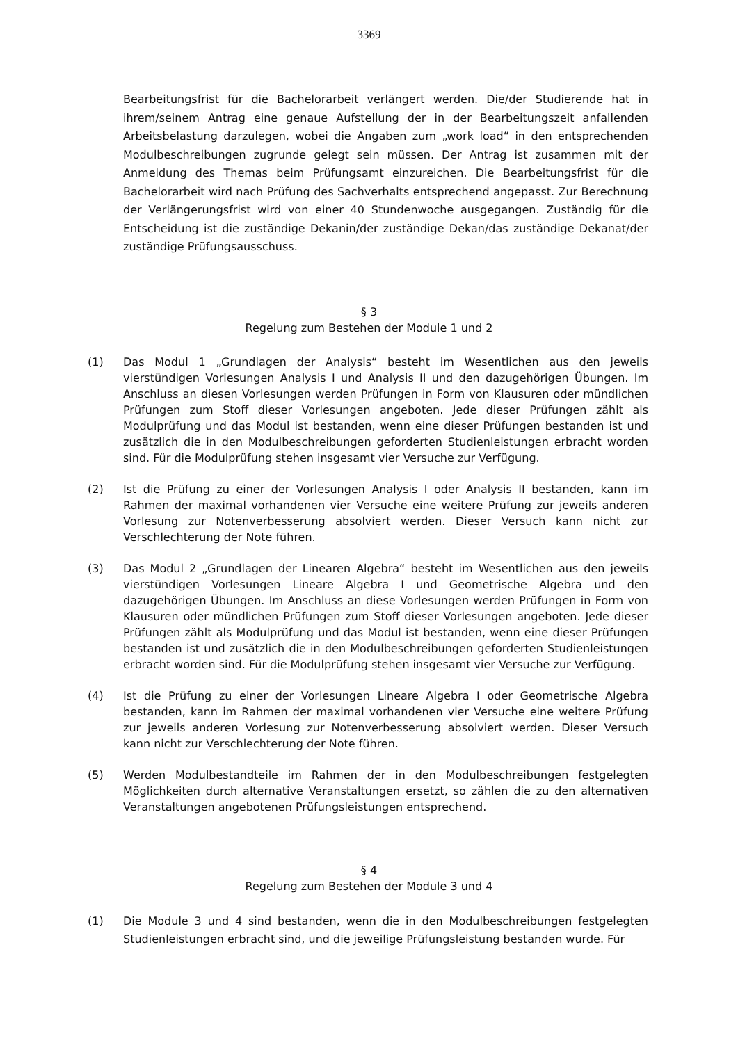3369
Bearbeitungsfrist für die Bachelorarbeit verlängert werden. Die/der Studierende hat in ihrem/seinem Antrag eine genaue Aufstellung der in der Bearbeitungszeit anfallenden Arbeitsbelastung darzulegen, wobei die Angaben zum „work load“ in den entsprechenden Modulbeschreibungen zugrunde gelegt sein müssen. Der Antrag ist zusammen mit der Anmeldung des Themas beim Prüfungsamt einzureichen. Die Bearbeitungsfrist für die Bachelorarbeit wird nach Prüfung des Sachverhalts entsprechend angepasst. Zur Berechnung der Verlängerungsfrist wird von einer 40 Stundenwoche ausgegangen. Zuständig für die Entscheidung ist die zuständige Dekanin/der zuständige Dekan/das zuständige Dekanat/der zuständige Prüfungsausschuss.
§ 3
Regelung zum Bestehen der Module 1 und 2
(1) Das Modul 1 „Grundlagen der Analysis“ besteht im Wesentlichen aus den jeweils vierstündigen Vorlesungen Analysis I und Analysis II und den dazugehörigen Übungen. Im Anschluss an diesen Vorlesungen werden Prüfungen in Form von Klausuren oder mündlichen Prüfungen zum Stoff dieser Vorlesungen angeboten. Jede dieser Prüfungen zählt als Modulprüfung und das Modul ist bestanden, wenn eine dieser Prüfungen bestanden ist und zusätzlich die in den Modulbeschreibungen geforderten Studienleistungen erbracht worden sind. Für die Modulprüfung stehen insgesamt vier Versuche zur Verfügung.
(2) Ist die Prüfung zu einer der Vorlesungen Analysis I oder Analysis II bestanden, kann im Rahmen der maximal vorhandenen vier Versuche eine weitere Prüfung zur jeweils anderen Vorlesung zur Notenverbesserung absolviert werden. Dieser Versuch kann nicht zur Verschlechterung der Note führen.
(3) Das Modul 2 „Grundlagen der Linearen Algebra“ besteht im Wesentlichen aus den jeweils vierstündigen Vorlesungen Lineare Algebra I und Geometrische Algebra und den dazugehörigen Übungen. Im Anschluss an diese Vorlesungen werden Prüfungen in Form von Klausuren oder mündlichen Prüfungen zum Stoff dieser Vorlesungen angeboten. Jede dieser Prüfungen zählt als Modulprüfung und das Modul ist bestanden, wenn eine dieser Prüfungen bestanden ist und zusätzlich die in den Modulbeschreibungen geforderten Studienleistungen erbracht worden sind. Für die Modulprüfung stehen insgesamt vier Versuche zur Verfügung.
(4) Ist die Prüfung zu einer der Vorlesungen Lineare Algebra I oder Geometrische Algebra bestanden, kann im Rahmen der maximal vorhandenen vier Versuche eine weitere Prüfung zur jeweils anderen Vorlesung zur Notenverbesserung absolviert werden. Dieser Versuch kann nicht zur Verschlechterung der Note führen.
(5) Werden Modulbestandteile im Rahmen der in den Modulbeschreibungen festgelegten Möglichkeiten durch alternative Veranstaltungen ersetzt, so zählen die zu den alternativen Veranstaltungen angebotenen Prüfungsleistungen entsprechend.
§ 4
Regelung zum Bestehen der Module 3 und 4
(1) Die Module 3 und 4 sind bestanden, wenn die in den Modulbeschreibungen festgelegten Studienleistungen erbracht sind, und die jeweilige Prüfungsleistung bestanden wurde. Für